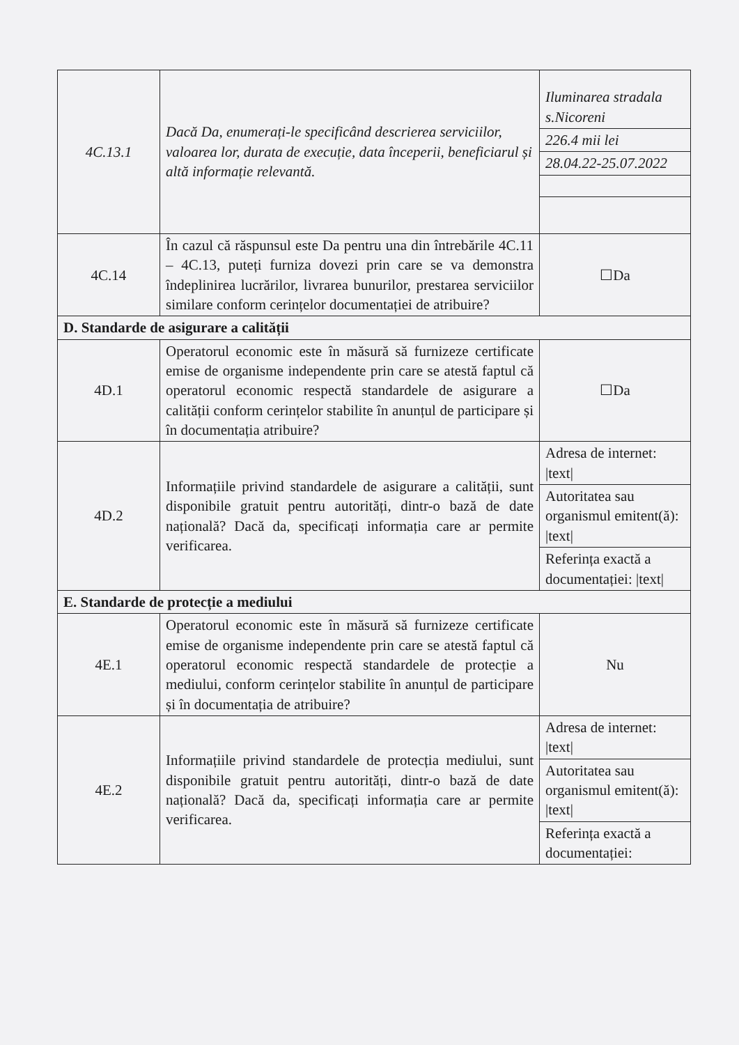| 4C.13.1 | Dacă Da, enumerați-le specificând descrierea serviciilor, valoarea lor, durata de execuție, data începerii, beneficiarul și altă informație relevantă. | / Iluminarea stradala s.Nicoreni / / 226.4 mii lei / / 28.04.22-25.07.2022 / |
| 4C.14 | În cazul că răspunsul este Da pentru una din întrebările 4C.11 – 4C.13, puteți furniza dovezi prin care se va demonstra îndeplinirea lucrărilor, livrarea bunurilor, prestarea serviciilor similare conform cerințelor documentației de atribuire? | ☐Da |
| D. Standarde de asigurare a calității | | |
| 4D.1 | Operatorul economic este în măsură să furnizeze certificate emise de organisme independente prin care se atestă faptul că operatorul economic respectă standardele de asigurare a calității conform cerințelor stabilite în anunțul de participare și în documentația atribuire? | ☐Da |
| 4D.2 | Informațiile privind standardele de asigurare a calității, sunt disponibile gratuit pentru autorități, dintr-o bază de date națională? Dacă da, specificați informația care ar permite verificarea. | / Adresa de internet: /text/ / / Autoritatea sau organismul emitent(ă): /text/ / / Referința exactă a documentației: /text/ / |
| E. Standarde de protecție a mediului | | |
| 4E.1 | Operatorul economic este în măsură să furnizeze certificate emise de organisme independente prin care se atestă faptul că operatorul economic respectă standardele de protecție a mediului, conform cerințelor stabilite în anunțul de participare și în documentația de atribuire? | Nu |
| 4E.2 | Informațiile privind standardele de protecția mediului, sunt disponibile gratuit pentru autorități, dintr-o bază de date națională? Dacă da, specificați informația care ar permite verificarea. | / Adresa de internet: /text/ / / Autoritatea sau organismul emitent(ă): /text/ / / Referința exactă a documentației: / |